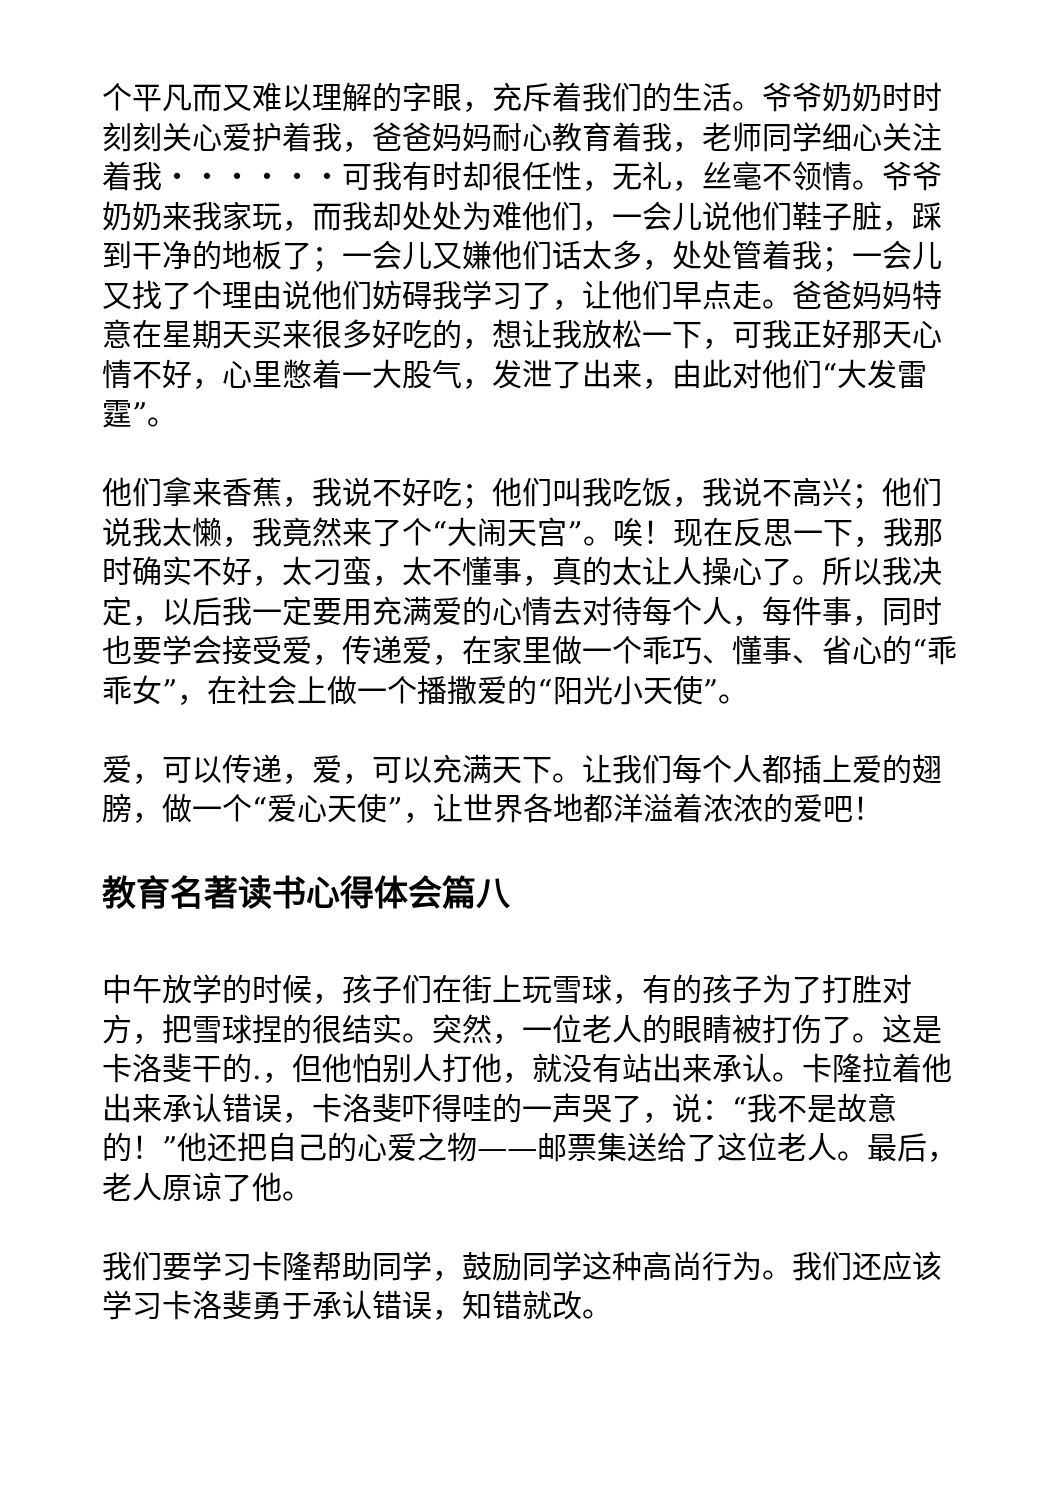个平凡而又难以理解的字眼，充斥着我们的生活。爷爷奶奶时时刻刻关心爱护着我，爸爸妈妈耐心教育着我，老师同学细心关注着我・・・・・・可我有时却很任性，无礼，丝毫不领情。爷爷奶奶来我家玩，而我却处处为难他们，一会儿说他们鞋子脏，踩到干净的地板了；一会儿又嫌他们话太多，处处管着我；一会儿又找了个理由说他们妨碍我学习了，让他们早点走。爸爸妈妈特意在星期天买来很多好吃的，想让我放松一下，可我正好那天心情不好，心里憋着一大股气，发泄了出来，由此对他们“大发雷霆”。
他们拿来香蕉，我说不好吃；他们叫我吃饭，我说不高兴；他们说我太懒，我竟然来了个“大闹天宫”。唉！现在反思一下，我那时确实不好，太刁蛮，太不懂事，真的太让人操心了。所以我决定，以后我一定要用充满爱的心情去对待每个人，每件事，同时也要学会接受爱，传递爱，在家里做一个乖巧、懂事、省心的“乖乖女”，在社会上做一个播撒爱的“阳光小天使”。
爱，可以传递，爱，可以充满天下。让我们每个人都插上爱的翅膀，做一个“爱心天使”，让世界各地都洋溢着浓浓的爱吧！
教育名著读书心得体会篇八
中午放学的时候，孩子们在街上玩雪球，有的孩子为了打胜对方，把雪球捏的很结实。突然，一位老人的眼睛被打伤了。这是卡洛斐干的.，但他怕别人打他，就没有站出来承认。卡隆拉着他出来承认错误，卡洛斐吓得哇的一声哭了，说：“我不是故意的！”他还把自己的心爱之物——邮票集送给了这位老人。最后，老人原谅了他。
我们要学习卡隆帮助同学，鼓励同学这种高尚行为。我们还应该学习卡洛斐勇于承认错误，知错就改。